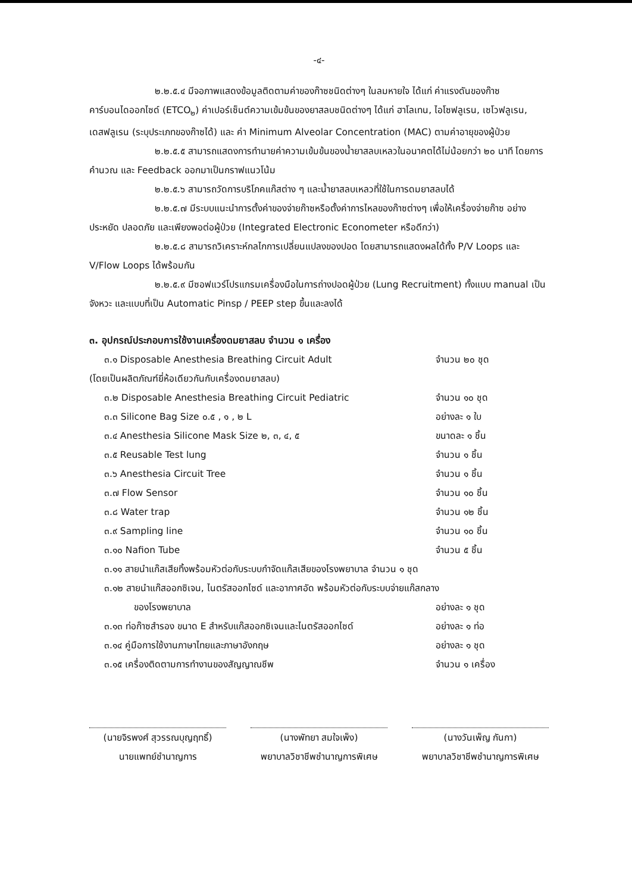-๔-
๒.๒.๕.๔ มีจอภาพแสดงข้อมูลติดตามค่าของก๊าซชนิดต่างๆ ในลมหายใจ ได้แก่ ค่าแรงดันของก๊าซคาร์บอนไดออกไซด์ (ETCO<sub>๒</sub>) ค่าเปอร์เซ็นต์ความเข้มข้นของยาสลบชนิดต่างๆ ได้แก่ ฮาโลเทน, ไอโซฟลูเรน, เซโวฟลูเรน, เดสฟลูเรน (ระบุประเภทของก๊าซได้) และ ค่า Minimum Alveolar Concentration (MAC) ตามค่าอายุของผู้ป่วย
๒.๒.๕.๕ สามารถแสดงการทำนายค่าความเข้มข้นของน้ำยาสลบเหลวในอนาคตได้ไม่น้อยกว่า ๒๐ นาที โดยการคำนวณ และ Feedback ออกมาเป็นกราฟแนวโน้ม
๒.๒.๕.๖ สามารถวัดการบริโภคแก๊สต่าง ๆ และน้ำยาสลบเหลวที่ใช้ในการดมยาสลบได้
๒.๒.๕.๗ มีระบบแนะนำการตั้งค่าของจ่ายก๊าซหรือตั้งค่าการไหลของก๊าซต่างๆ เพื่อให้เครื่องจ่ายก๊าซ อย่างประหยัด ปลอดภัย และเพียงพอต่อผู้ป่วย (Integrated Electronic Econometer หรือดีกว่า)
๒.๒.๕.๘ สามารถวิเคราะห์กลไกการเปลี่ยนแปลงของปอด โดยสามารถแสดงผลได้ทั้ง P/V Loops และ V/Flow Loops ได้พร้อมกัน
๒.๒.๕.๙ มีซอฟแวร์โปรแกรมเครื่องมือในการถ่างปอดผู้ป่วย (Lung Recruitment) ทั้งแบบ manual เป็นจังหวะ และแบบที่เป็น Automatic Pinsp / PEEP step ขึ้นและลงได้
๓. อุปกรณ์ประกอบการใช้งานเครื่องดมยาสลบ จำนวน ๑ เครื่อง
| ๓.๑ Disposable Anesthesia Breathing Circuit Adult | จำนวน ๒๐ ชุด |
| (โดยเป็นผลิตภัณฑ์ยี่ห้อเดียวกันกับเครื่องดมยาสลบ) | |
| ๓.๒ Disposable Anesthesia Breathing Circuit Pediatric | จำนวน ๑๐ ชุด |
| ๓.๓ Silicone Bag Size ๐.๕ , ๑ , ๒ L | อย่างละ ๑ ใบ |
| ๓.๔ Anesthesia Silicone Mask Size ๒, ๓, ๔, ๕ | ขนาดละ ๑ ชิ้น |
| ๓.๕ Reusable Test lung | จำนวน ๑ ชิ้น |
| ๓.๖ Anesthesia Circuit Tree | จำนวน ๑ ชิ้น |
| ๓.๗ Flow Sensor | จำนวน ๑๐ ชิ้น |
| ๓.๘ Water trap | จำนวน ๑๒ ชิ้น |
| ๓.๙ Sampling line | จำนวน ๑๐ ชิ้น |
| ๓.๑๐ Nafion Tube | จำนวน ๕ ชิ้น |
| ๓.๑๑ สายนำแก๊สเสียทิ้งพร้อมหัวต่อกับระบบกำจัดแก๊สเสียของโรงพยาบาล จำนวน ๑ ชุด | |
| ๓.๑๒ สายนำแก๊สออกซิเจน, ไนตรัสออกไซด์ และอากาศอัด พร้อมหัวต่อกับระบบจ่ายแก๊สกลาง | |
| ของโรงพยาบาล | อย่างละ ๑ ชุด |
| ๓.๑๓ ท่อก๊าซสำรอง ขนาด E สำหรับแก๊สออกซิเจนและไนตรัสออกไซด์ | อย่างละ ๑ ท่อ |
| ๓.๑๔ คู่มือการใช้งานภาษาไทยและภาษาอังกฤษ | อย่างละ ๑ ชุด |
| ๓.๑๕ เครื่องติดตามการทำงานของสัญญาณชีพ | จำนวน ๑ เครื่อง |
(นายจิรพงศ์ สุวรรณบุญฤทธิ์)
นายแพทย์ชำนาญการ
(นางพัทยา สมใจเพ็ง)
พยาบาลวิชาชีพชำนาญการพิเศษ
(นางวันเพ็ญ กันกา)
พยาบาลวิชาชีพชำนาญการพิเศษ